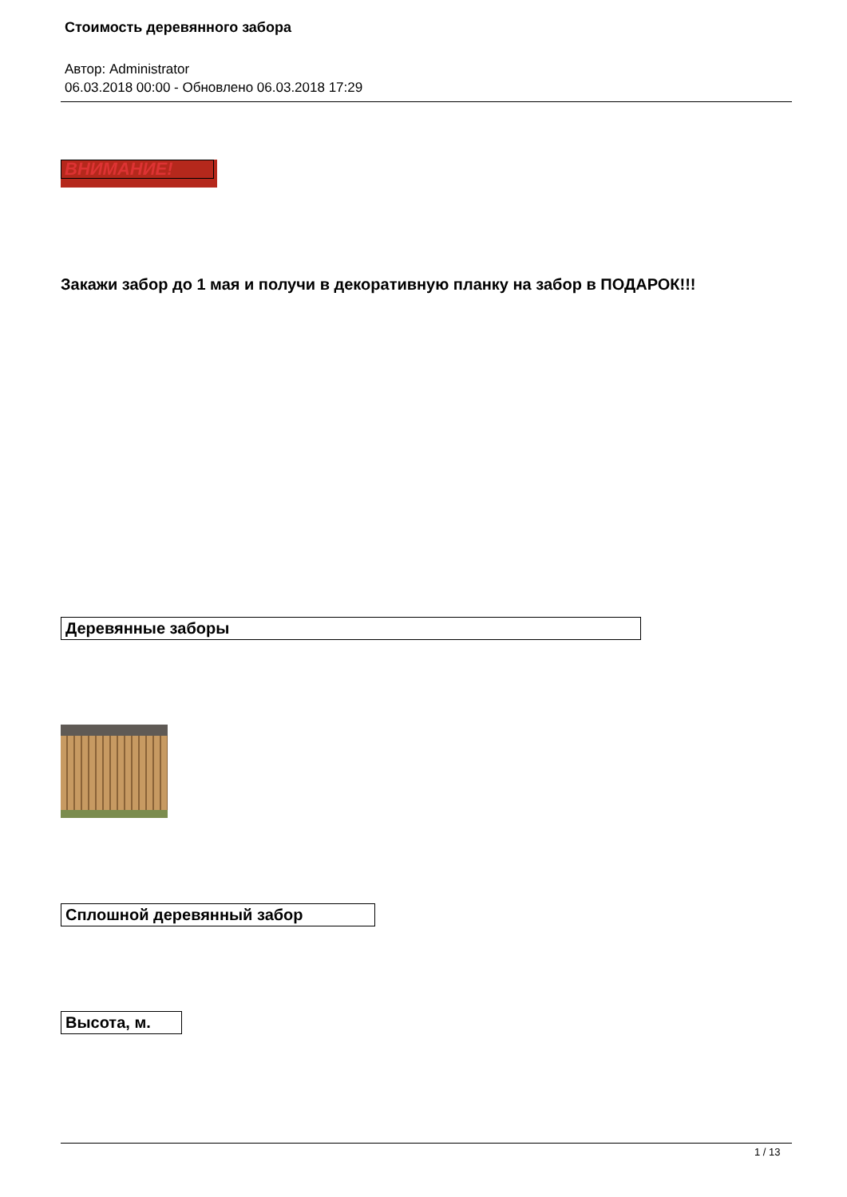Стоимость деревянного забора
Автор: Administrator
06.03.2018 00:00 - Обновлено 06.03.2018 17:29
ВНИМАНИЕ!
Закажи забор до 1 мая и получи в декоративную планку на забор в ПОДАРОК!!!
| Деревянные заборы |
| Сплошной деревянный забор |
| Высота, м. |
1 / 13